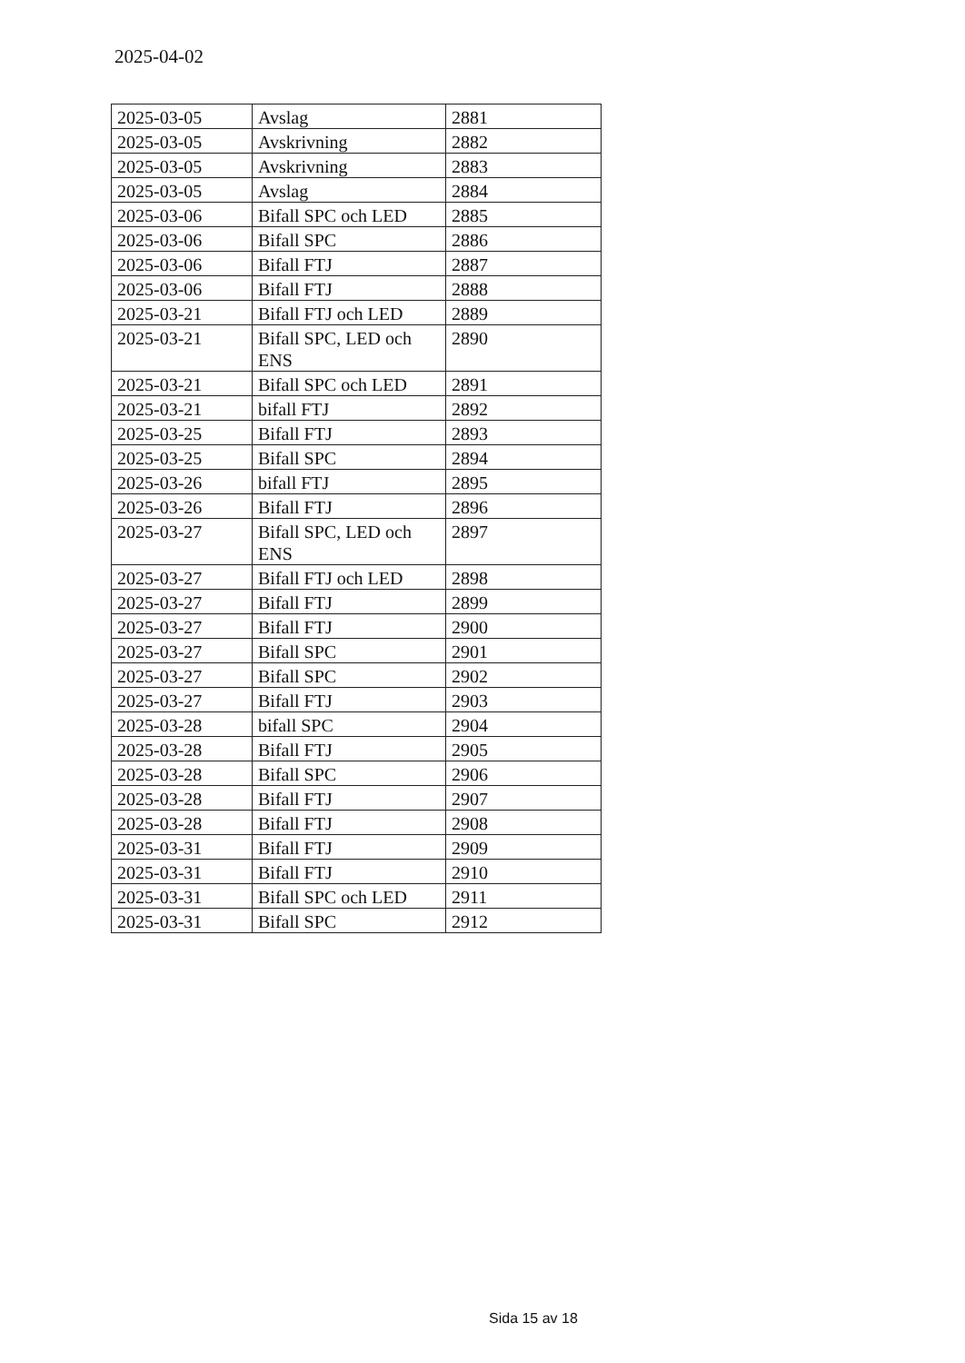2025-04-02
| 2025-03-05 | Avslag | 2881 |
| 2025-03-05 | Avskrivning | 2882 |
| 2025-03-05 | Avskrivning | 2883 |
| 2025-03-05 | Avslag | 2884 |
| 2025-03-06 | Bifall SPC och LED | 2885 |
| 2025-03-06 | Bifall SPC | 2886 |
| 2025-03-06 | Bifall FTJ | 2887 |
| 2025-03-06 | Bifall FTJ | 2888 |
| 2025-03-21 | Bifall FTJ och LED | 2889 |
| 2025-03-21 | Bifall SPC, LED och ENS | 2890 |
| 2025-03-21 | Bifall SPC och LED | 2891 |
| 2025-03-21 | bifall FTJ | 2892 |
| 2025-03-25 | Bifall FTJ | 2893 |
| 2025-03-25 | Bifall SPC | 2894 |
| 2025-03-26 | bifall FTJ | 2895 |
| 2025-03-26 | Bifall FTJ | 2896 |
| 2025-03-27 | Bifall SPC, LED och ENS | 2897 |
| 2025-03-27 | Bifall FTJ och LED | 2898 |
| 2025-03-27 | Bifall FTJ | 2899 |
| 2025-03-27 | Bifall FTJ | 2900 |
| 2025-03-27 | Bifall SPC | 2901 |
| 2025-03-27 | Bifall SPC | 2902 |
| 2025-03-27 | Bifall FTJ | 2903 |
| 2025-03-28 | bifall SPC | 2904 |
| 2025-03-28 | Bifall FTJ | 2905 |
| 2025-03-28 | Bifall SPC | 2906 |
| 2025-03-28 | Bifall FTJ | 2907 |
| 2025-03-28 | Bifall FTJ | 2908 |
| 2025-03-31 | Bifall FTJ | 2909 |
| 2025-03-31 | Bifall FTJ | 2910 |
| 2025-03-31 | Bifall SPC och LED | 2911 |
| 2025-03-31 | Bifall SPC | 2912 |
Sida 15 av 18